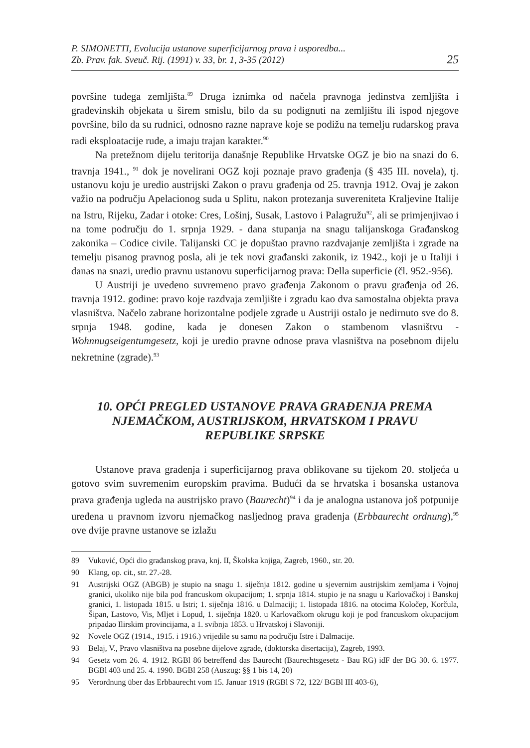P. SIMONETTI, Evolucija ustanove superficijarnog prava i usporedba...
Zb. Prav. fak. Sveuč. Rij. (1991) v. 33, br. 1, 3-35 (2012)
25
površine tuđega zemljišta.<sup>89</sup> Druga iznimka od načela pravnoga jedinstva zemljišta i građevinskih objekata u širem smislu, bilo da su podignuti na zemljištu ili ispod njegove površine, bilo da su rudnici, odnosno razne naprave koje se podižu na temelju rudarskog prava radi eksploatacije rude, a imaju trajan karakter.<sup>90</sup>
Na pretežnom dijelu teritorija današnje Republike Hrvatske OGZ je bio na snazi do 6. travnja 1941., <sup>91</sup> dok je novelirani OGZ koji poznaje pravo građenja (§ 435 III. novela), tj. ustanovu koju je uredio austrijski Zakon o pravu građenja od 25. travnja 1912. Ovaj je zakon važio na području Apelacionog suda u Splitu, nakon protezanja suvereniteta Kraljevine Italije na Istru, Rijeku, Zadar i otoke: Cres, Lošinj, Susak, Lastovo i Palagružu<sup>92</sup>, ali se primjenjivao i na tome području do 1. srpnja 1929. - dana stupanja na snagu talijanskoga Građanskog zakonika – Codice civile. Talijanski CC je dopuštao pravno razdvajanje zemljišta i zgrade na temelju pisanog pravnog posla, ali je tek novi građanski zakonik, iz 1942., koji je u Italiji i danas na snazi, uredio pravnu ustanovu superficijarnog prava: Della superficie (čl. 952.-956).
U Austriji je uvedeno suvremeno pravo građenja Zakonom o pravu građenja od 26. travnja 1912. godine: pravo koje razdvaja zemljište i zgradu kao dva samostalna objekta prava vlasništva. Načelo zabrane horizontalne podjele zgrade u Austriji ostalo je nedirnuto sve do 8. srpnja 1948. godine, kada je donesen Zakon o stambenom vlasništvu - Wohnnugseigentumgesetz, koji je uredio pravne odnose prava vlasništva na posebnom dijelu nekretnine (zgrade).<sup>93</sup>
10. OPĆI PREGLED USTANOVE PRAVA GRAĐENJA PREMA NJEMAČKOM, AUSTRIJSKOM, HRVATSKOM I PRAVU REPUBLIKE SRPSKE
Ustanove prava građenja i superficijarnog prava oblikovane su tijekom 20. stoljeća u gotovo svim suvremenim europskim pravima. Budući da se hrvatska i bosanska ustanova prava građenja ugleda na austrijsko pravo (Baurecht)<sup>94</sup> i da je analogna ustanova još potpunije uređena u pravnom izvoru njemačkog nasljednog prava građenja (Erbbaurecht ordnung),<sup>95</sup> ove dvije pravne ustanove se izlažu
89 Vuković, Opći dio građanskog prava, knj. II, Školska knjiga, Zagreb, 1960., str. 20.
90 Klang, op. cit., str. 27.-28.
91 Austrijski OGZ (ABGB) je stupio na snagu 1. siječnja 1812. godine u sjevernim austrijskim zemljama i Vojnoj granici, ukoliko nije bila pod francuskom okupacijom; 1. srpnja 1814. stupio je na snagu u Karlovačkoj i Banskoj granici, 1. listopada 1815. u Istri; 1. siječnja 1816. u Dalmaciji; 1. listopada 1816. na otocima Koločep, Korčula, Šipan, Lastovo, Vis, Mljet i Lopud, 1. siječnja 1820. u Karlovačkom okrugu koji je pod francuskom okupacijom pripadao Ilirskim provincijama, a 1. svibnja 1853. u Hrvatskoj i Slavoniji.
92 Novele OGZ (1914., 1915. i 1916.) vrijedile su samo na području Istre i Dalmacije.
93 Belaj, V., Pravo vlasništva na posebne dijelove zgrade, (doktorska disertacija), Zagreb, 1993.
94 Gesetz vom 26. 4. 1912. RGBl 86 betreffend das Baurecht (Baurechtsgesetz - Bau RG) idF der BG 30. 6. 1977. BGBl 403 und 25. 4. 1990. BGBl 258 (Auszug: §§ 1 bis 14, 20)
95 Verordnung über das Erbbaurecht vom 15. Januar 1919 (RGBl S 72, 122/ BGBl III 403-6),